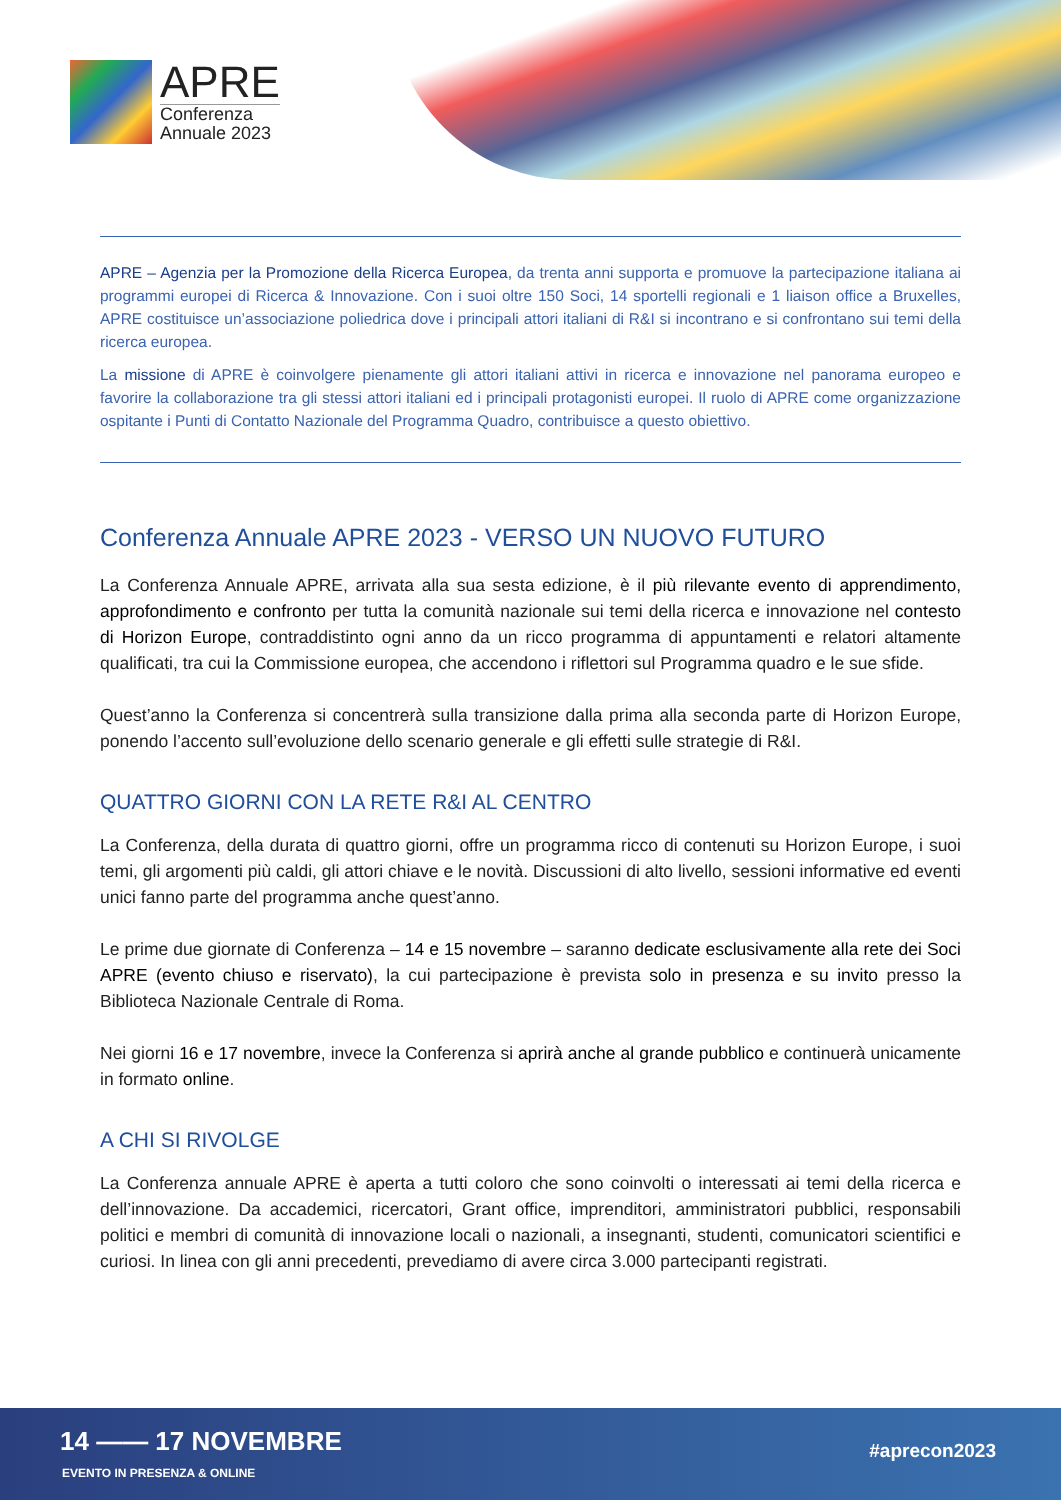APRE
Conferenza
Annuale 2023
APRE – Agenzia per la Promozione della Ricerca Europea, da trenta anni supporta e promuove la partecipazione italiana ai programmi europei di Ricerca & Innovazione. Con i suoi oltre 150 Soci, 14 sportelli regionali e 1 liaison office a Bruxelles, APRE costituisce un’associazione poliedrica dove i principali attori italiani di R&I si incontrano e si confrontano sui temi della ricerca europea.
La missione di APRE è coinvolgere pienamente gli attori italiani attivi in ricerca e innovazione nel panorama europeo e favorire la collaborazione tra gli stessi attori italiani ed i principali protagonisti europei. Il ruolo di APRE come organizzazione ospitante i Punti di Contatto Nazionale del Programma Quadro, contribuisce a questo obiettivo.
Conferenza Annuale APRE 2023 - VERSO UN NUOVO FUTURO
La Conferenza Annuale APRE, arrivata alla sua sesta edizione, è il più rilevante evento di apprendimento, approfondimento e confronto per tutta la comunità nazionale sui temi della ricerca e innovazione nel contesto di Horizon Europe, contraddistinto ogni anno da un ricco programma di appuntamenti e relatori altamente qualificati, tra cui la Commissione europea, che accendono i riflettori sul Programma quadro e le sue sfide.
Quest’anno la Conferenza si concentrerà sulla transizione dalla prima alla seconda parte di Horizon Europe, ponendo l’accento sull’evoluzione dello scenario generale e gli effetti sulle strategie di R&I.
QUATTRO GIORNI CON LA RETE R&I AL CENTRO
La Conferenza, della durata di quattro giorni, offre un programma ricco di contenuti su Horizon Europe, i suoi temi, gli argomenti più caldi, gli attori chiave e le novità. Discussioni di alto livello, sessioni informative ed eventi unici fanno parte del programma anche quest’anno.
Le prime due giornate di Conferenza – 14 e 15 novembre – saranno dedicate esclusivamente alla rete dei Soci APRE (evento chiuso e riservato), la cui partecipazione è prevista solo in presenza e su invito presso la Biblioteca Nazionale Centrale di Roma.
Nei giorni 16 e 17 novembre, invece la Conferenza si aprirà anche al grande pubblico e continuerà unicamente in formato online.
A CHI SI RIVOLGE
La Conferenza annuale APRE è aperta a tutti coloro che sono coinvolti o interessati ai temi della ricerca e dell’innovazione. Da accademici, ricercatori, Grant office, imprenditori, amministratori pubblici, responsabili politici e membri di comunità di innovazione locali o nazionali, a insegnanti, studenti, comunicatori scientifici e curiosi. In linea con gli anni precedenti, prevediamo di avere circa 3.000 partecipanti registrati.
14 —— 17 NOVEMBRE
EVENTO IN PRESENZA & ONLINE
#aprecon2023